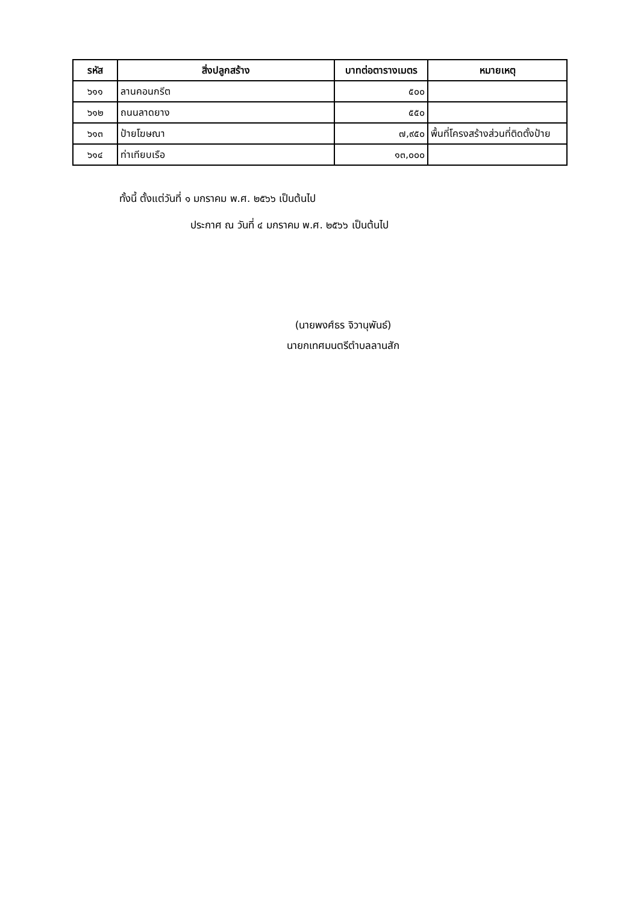| รหัส | สิ่งปลูกสร้าง | บาทต่อตารางเมตร | หมายเหตุ |
| --- | --- | --- | --- |
| ๖๑๑ | ลานคอนกรีต | ๕๐๐ | |
| ๖๑๒ | ถนนลาดยาง | ๕๕๐ | |
| ๖๑๓ | ป้ายโฆษณา | ๗,๙๕๐ | พื้นที่โครงสร้างส่วนที่ติดตั้งป้าย |
| ๖๑๔ | ท่าเทียบเรือ | ๑๓,๐๐๐ | |
ทั้งนี้ ตั้งแต่วันที่ ๑ มกราคม พ.ศ. ๒๕๖๖ เป็นต้นไป
ประกาศ ณ วันที่ ๔ มกราคม พ.ศ. ๒๕๖๖ เป็นต้นไป
(นายพงศ์ธร จิวานุพันธ์)
นายกเทศมนตรีตำบลลานสัก